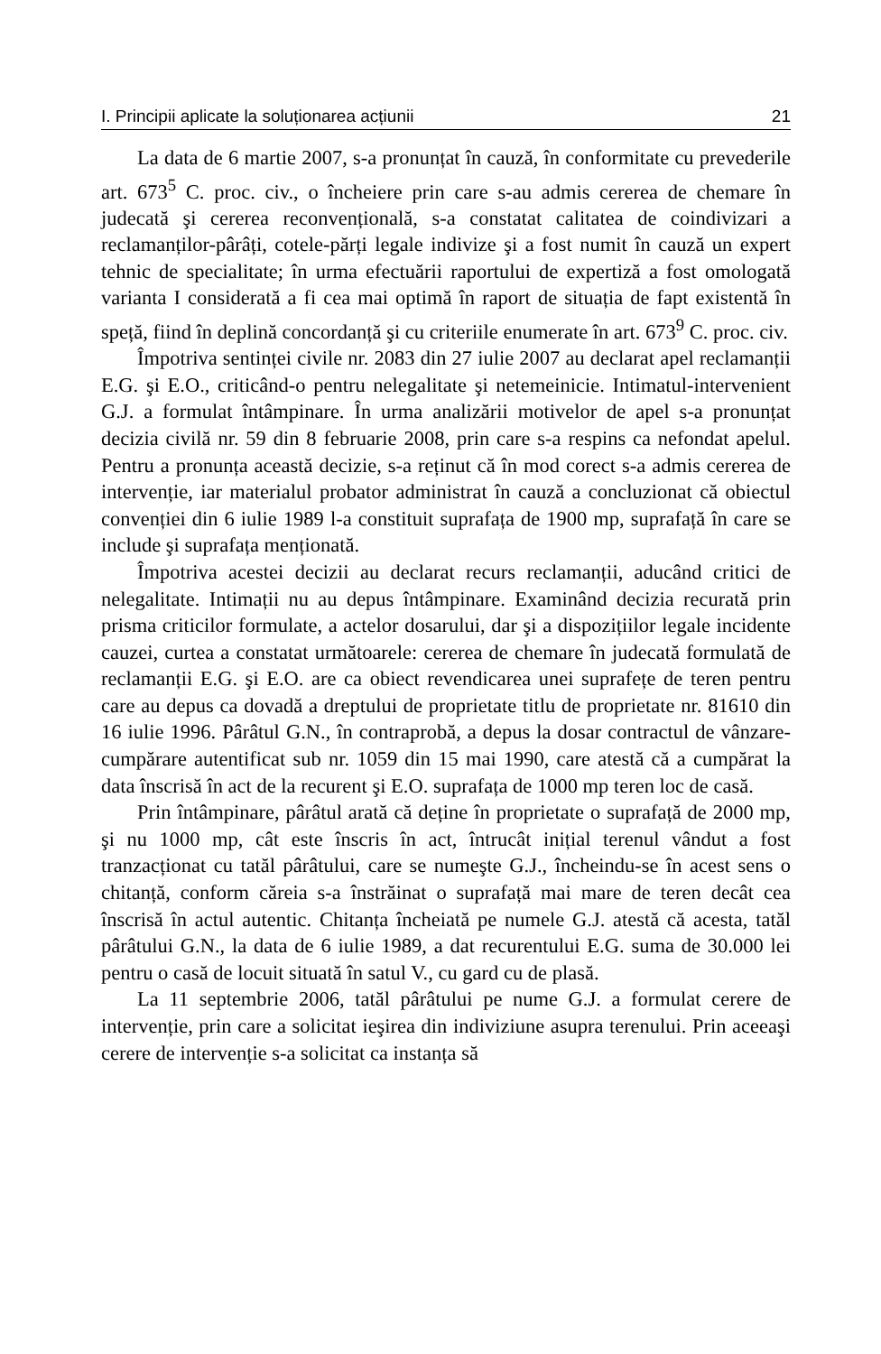I. Principii aplicate la soluționarea acțiunii 21
La data de 6 martie 2007, s-a pronunțat în cauză, în conformitate cu prevederile art. 673<sup>5</sup> C. proc. civ., o încheiere prin care s-au admis cererea de chemare în judecată şi cererea reconvențională, s-a constatat calitatea de coindivizari a reclamanților-pârâți, cotele-părți legale indivize şi a fost numit în cauză un expert tehnic de specialitate; în urma efectuării raportului de expertiză a fost omologată varianta I considerată a fi cea mai optimă în raport de situația de fapt existentă în speță, fiind în deplină concordanță şi cu criteriile enumerate în art. 673<sup>9</sup> C. proc. civ.
Împotriva sentinței civile nr. 2083 din 27 iulie 2007 au declarat apel reclamanții E.G. şi E.O., criticând-o pentru nelegalitate şi netemeinicie. Intimatul-intervenient G.J. a formulat întâmpinare. În urma analizării motivelor de apel s-a pronunțat decizia civilă nr. 59 din 8 februarie 2008, prin care s-a respins ca nefondat apelul. Pentru a pronunța această decizie, s-a reținut că în mod corect s-a admis cererea de intervenție, iar materialul probator administrat în cauză a concluzionat că obiectul convenției din 6 iulie 1989 l-a constituit suprafața de 1900 mp, suprafață în care se include şi suprafața menționată.
Împotriva acestei decizii au declarat recurs reclamanții, aducând critici de nelegalitate. Intimații nu au depus întâmpinare. Examinând decizia recurată prin prisma criticilor formulate, a actelor dosarului, dar şi a dispozițiilor legale incidente cauzei, curtea a constatat următoarele: cererea de chemare în judecată formulată de reclamanții E.G. şi E.O. are ca obiect revendicarea unei suprafețe de teren pentru care au depus ca dovadă a dreptului de proprietate titlu de proprietate nr. 81610 din 16 iulie 1996. Pârâtul G.N., în contraprobă, a depus la dosar contractul de vânzare-cumpărare autentificat sub nr. 1059 din 15 mai 1990, care atestă că a cumpărat la data înscrisă în act de la recurent şi E.O. suprafața de 1000 mp teren loc de casă.
Prin întâmpinare, pârâtul arată că deține în proprietate o suprafață de 2000 mp, şi nu 1000 mp, cât este înscris în act, întrucât inițial terenul vândut a fost tranzacționat cu tatăl pârâtului, care se numeşte G.J., încheindu-se în acest sens o chitanță, conform căreia s-a înstrăinat o suprafață mai mare de teren decât cea înscrisă în actul autentic. Chitanța încheiată pe numele G.J. atestă că acesta, tatăl pârâtului G.N., la data de 6 iulie 1989, a dat recurentului E.G. suma de 30.000 lei pentru o casă de locuit situată în satul V., cu gard cu de plasă.
La 11 septembrie 2006, tatăl pârâtului pe nume G.J. a formulat cerere de intervenție, prin care a solicitat ieşirea din indiviziune asupra terenului. Prin aceeaşi cerere de intervenție s-a solicitat ca instanța să